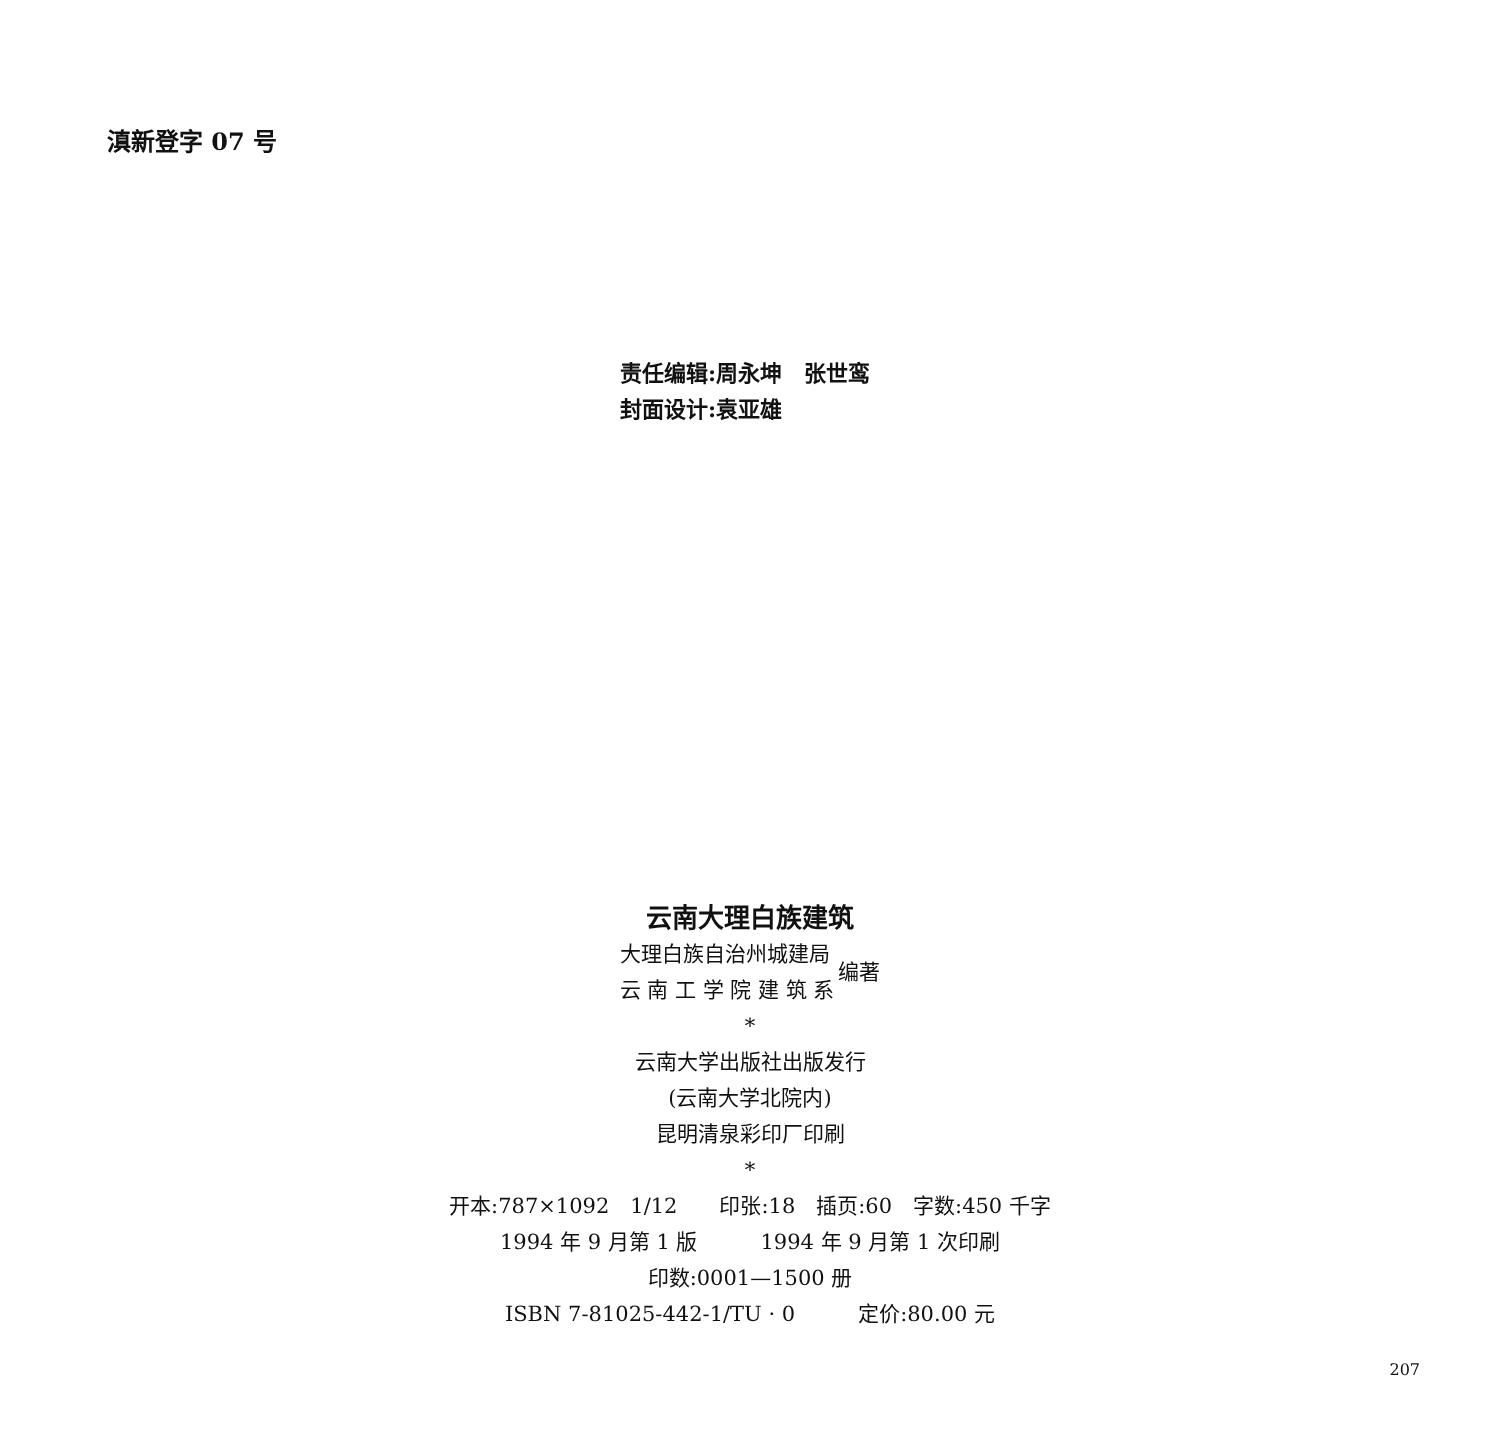滇新登字 07 号
责任编辑:周永坤　张世鸾
封面设计:袁亚雄
云南大理白族建筑
大理白族自治州城建局
云 南 工 学 院 建 筑 系
编著
*
云南大学出版社出版发行
(云南大学北院内)
昆明清泉彩印厂印刷
*
开本:787×1092　1/12　　印张:18　插页:60　字数:450 千字
1994 年 9 月第 1 版　　　1994 年 9 月第 1 次印刷
印数:0001—1500 册
ISBN 7-81025-442-1/TU · 0　　　定价:80.00 元
207